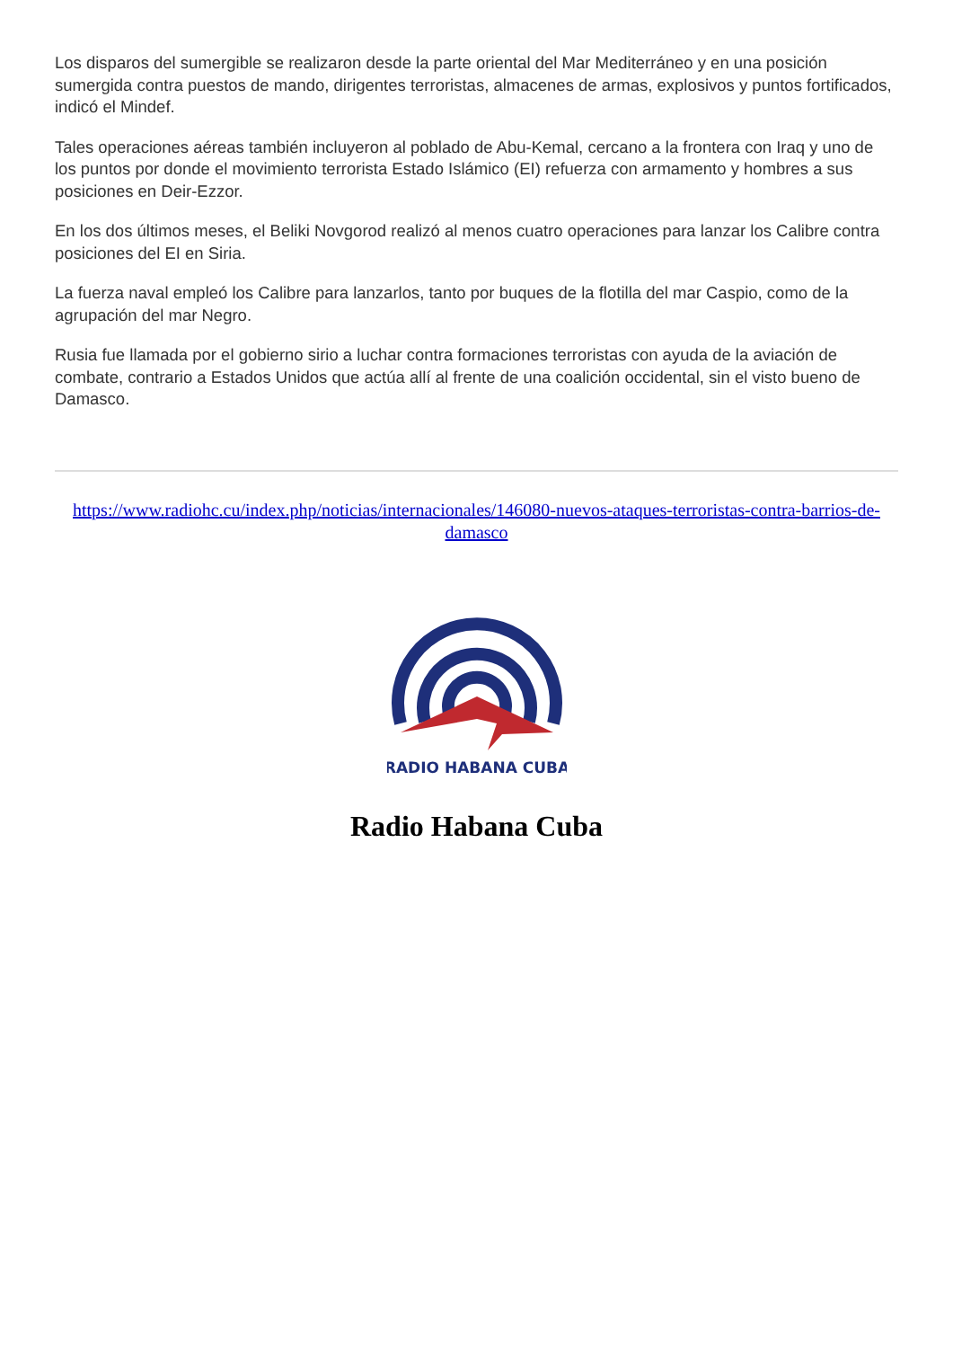Los disparos del sumergible se realizaron desde la parte oriental del Mar Mediterráneo y en una posición sumergida contra puestos de mando, dirigentes terroristas, almacenes de armas, explosivos y puntos fortificados, indicó el Mindef.
Tales operaciones aéreas también incluyeron al poblado de Abu-Kemal, cercano a la frontera con Iraq y uno de los puntos por donde el movimiento terrorista Estado Islámico (EI) refuerza con armamento y hombres a sus posiciones en Deir-Ezzor.
En los dos últimos meses, el Beliki Novgorod realizó al menos cuatro operaciones para lanzar los Calibre contra posiciones del EI en Siria.
La fuerza naval empleó los Calibre para lanzarlos, tanto por buques de la flotilla del mar Caspio, como de la agrupación del mar Negro.
Rusia fue llamada por el gobierno sirio a luchar contra formaciones terroristas con ayuda de la aviación de combate, contrario a Estados Unidos que actúa allí al frente de una coalición occidental, sin el visto bueno de Damasco.
https://www.radiohc.cu/index.php/noticias/internacionales/146080-nuevos-ataques-terroristas-contra-barrios-de-damasco
RADIO HABANA CUBA
Radio Habana Cuba